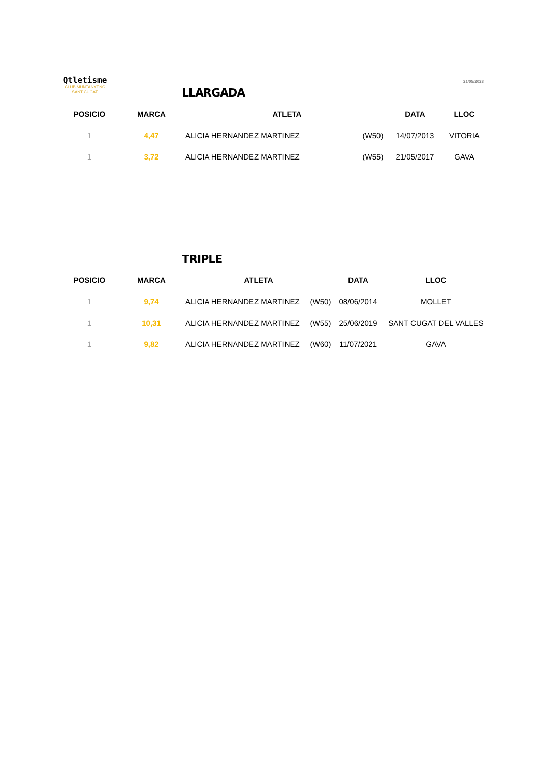Qtletisme
CLUB MUNTANYENC
SANT CUGAT
21/05/2023
LLARGADA
| POSICIO | MARCA | ATLETA | | DATA | LLOC |
| --- | --- | --- | --- | --- | --- |
| 1 | 4,47 | ALICIA HERNANDEZ MARTINEZ | (W50) | 14/07/2013 | VITORIA |
| 1 | 3,72 | ALICIA HERNANDEZ MARTINEZ | (W55) | 21/05/2017 | GAVA |
TRIPLE
| POSICIO | MARCA | ATLETA | | DATA | LLOC |
| --- | --- | --- | --- | --- | --- |
| 1 | 9,74 | ALICIA HERNANDEZ MARTINEZ | (W50) | 08/06/2014 | MOLLET |
| 1 | 10,31 | ALICIA HERNANDEZ MARTINEZ | (W55) | 25/06/2019 | SANT CUGAT DEL VALLES |
| 1 | 9,82 | ALICIA HERNANDEZ MARTINEZ | (W60) | 11/07/2021 | GAVA |